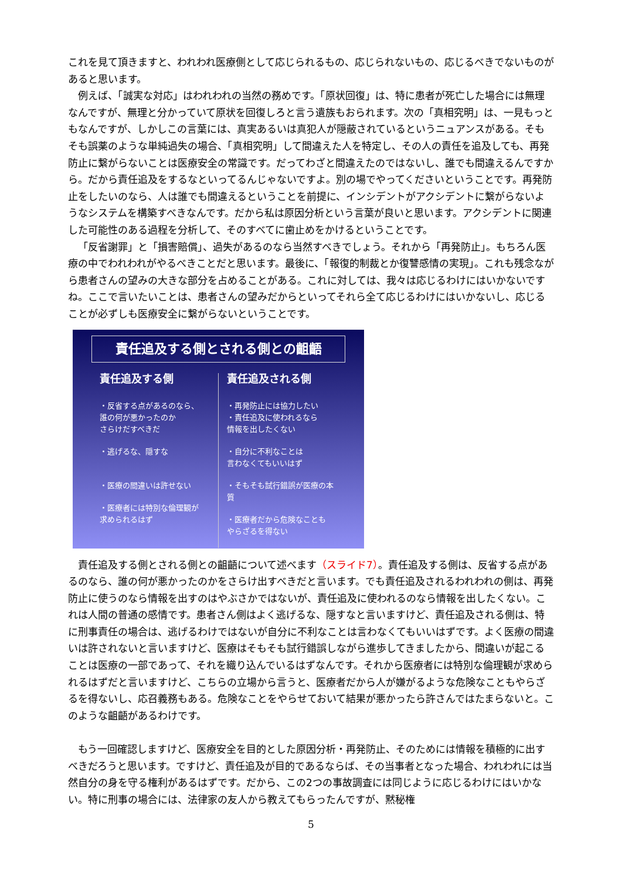これを見て頂きますと、われわれ医療側として応じられるもの、応じられないもの、応じるべきでないものがあると思います。
例えば、「誠実な対応」はわれわれの当然の務めです。「原状回復」は、特に患者が死亡した場合には無理なんですが、無理と分かっていて原状を回復しろと言う遺族もおられます。次の「真相究明」は、一見もっともなんですが、しかしこの言葉には、真実あるいは真犯人が隠蔽されているというニュアンスがある。そもそも誤薬のような単純過失の場合、「真相究明」して間違えた人を特定し、その人の責任を追及しても、再発防止に繋がらないことは医療安全の常識です。だってわざと間違えたのではないし、誰でも間違えるんですから。だから責任追及をするなといってるんじゃないですよ。別の場でやってくださいということです。再発防止をしたいのなら、人は誰でも間違えるということを前提に、インシデントがアクシデントに繋がらないようなシステムを構築すべきなんです。だから私は原因分析という言葉が良いと思います。アクシデントに関連した可能性のある過程を分析して、そのすべてに歯止めをかけるということです。
「反省謝罪」と「損害賠償」、過失があるのなら当然すべきでしょう。それから「再発防止」。もちろん医療の中でわれわれがやるべきことだと思います。最後に、「報復的制裁とか復讐感情の実現」。これも残念ながら患者さんの望みの大きな部分を占めることがある。これに対しては、我々は応じるわけにはいかないですね。ここで言いたいことは、患者さんの望みだからといってそれら全て応じるわけにはいかないし、応じることが必ずしも医療安全に繋がらないということです。
責任追及する側とされる側との齟齬
責任追及する側
・反省する点があるのなら、
誰の何が悪かったのか
さらけだすべきだ
・逃げるな、隠すな
・医療の間違いは許せない
・医療者には特別な倫理観が
求められるはず
責任追及される側
・再発防止には協力したい
・責任追及に使われるなら
情報を出したくない
・自分に不利なことは
言わなくてもいいはず
・そもそも試行錯誤が医療の本質
・医療者だから危険なことも
やらざるを得ない
責任追及する側とされる側との齟齬について述べます（スライド7）。責任追及する側は、反省する点があるのなら、誰の何が悪かったのかをさらけ出すべきだと言います。でも責任追及されるわれわれの側は、再発防止に使うのなら情報を出すのはやぶさかではないが、責任追及に使われるのなら情報を出したくない。これは人間の普通の感情です。患者さん側はよく逃げるな、隠すなと言いますけど、責任追及される側は、特に刑事責任の場合は、逃げるわけではないが自分に不利なことは言わなくてもいいはずです。よく医療の間違いは許されないと言いますけど、医療はそもそも試行錯誤しながら進歩してきましたから、間違いが起こることは医療の一部であって、それを織り込んでいるはずなんです。それから医療者には特別な倫理観が求められるはずだと言いますけど、こちらの立場から言うと、医療者だから人が嫌がるような危険なこともやらざるを得ないし、応召義務もある。危険なことをやらせておいて結果が悪かったら許さんではたまらないと。このような齟齬があるわけです。
もう一回確認しますけど、医療安全を目的とした原因分析・再発防止、そのためには情報を積極的に出すべきだろうと思います。ですけど、責任追及が目的であるならば、その当事者となった場合、われわれには当然自分の身を守る権利があるはずです。だから、この2つの事故調査には同じように応じるわけにはいかない。特に刑事の場合には、法律家の友人から教えてもらったんですが、黙秘権
5